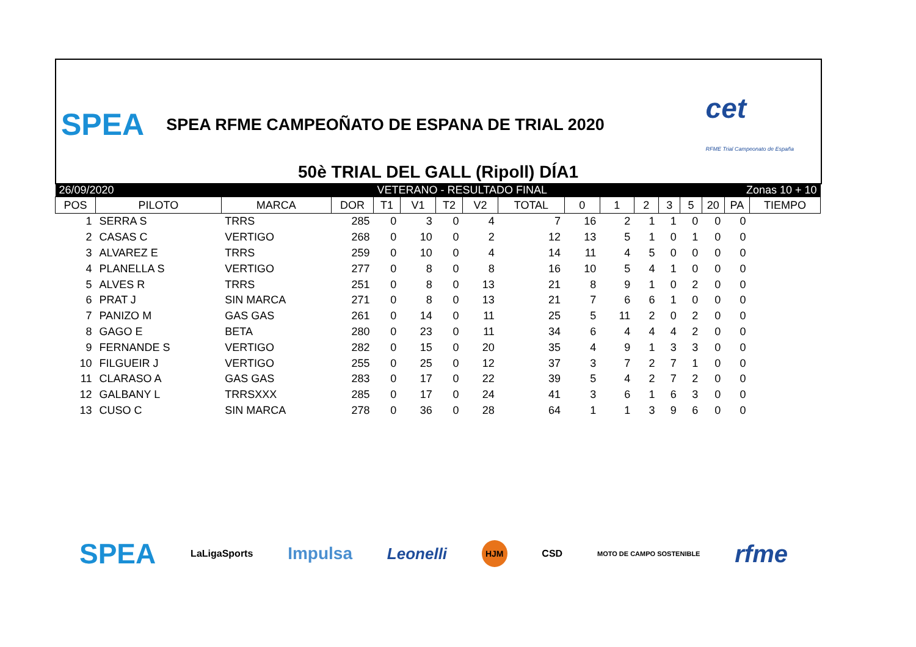SPEA SPEA RFME CAMPEOÑATO DE ESPANA DE TRIAL 2020 cet
RFME Trial Campeonato de España
50è TRIAL DEL GALL (Ripoll) DÍA1
| 26/09/2020 | | | | VETERANO - RESULTADO FINAL | | | | | | | | Zonas 10 + 10 | | | | |
| POS | PILOTO | MARCA | DOR | T1 | V1 | T2 | V2 | TOTAL | 0 | 1 | 2 | 3 | 5 | 20 | PA | TIEMPO |
| 1 | SERRA S | TRRS | 285 | 0 | 3 | 0 | 4 | 7 | 16 | 2 | 1 | 1 | 0 | 0 | 0 | |
| 2 | CASAS C | VERTIGO | 268 | 0 | 10 | 0 | 2 | 12 | 13 | 5 | 1 | 0 | 1 | 0 | 0 | |
| 3 | ALVAREZ E | TRRS | 259 | 0 | 10 | 0 | 4 | 14 | 11 | 4 | 5 | 0 | 0 | 0 | 0 | |
| 4 | PLANELLA S | VERTIGO | 277 | 0 | 8 | 0 | 8 | 16 | 10 | 5 | 4 | 1 | 0 | 0 | 0 | |
| 5 | ALVES R | TRRS | 251 | 0 | 8 | 0 | 13 | 21 | 8 | 9 | 1 | 0 | 2 | 0 | 0 | |
| 6 | PRAT J | SIN MARCA | 271 | 0 | 8 | 0 | 13 | 21 | 7 | 6 | 6 | 1 | 0 | 0 | 0 | |
| 7 | PANIZO M | GAS GAS | 261 | 0 | 14 | 0 | 11 | 25 | 5 | 11 | 2 | 0 | 2 | 0 | 0 | |
| 8 | GAGO E | BETA | 280 | 0 | 23 | 0 | 11 | 34 | 6 | 4 | 4 | 4 | 2 | 0 | 0 | |
| 9 | FERNANDE S | VERTIGO | 282 | 0 | 15 | 0 | 20 | 35 | 4 | 9 | 1 | 3 | 3 | 0 | 0 | |
| 10 | FILGUEIR J | VERTIGO | 255 | 0 | 25 | 0 | 12 | 37 | 3 | 7 | 2 | 7 | 1 | 0 | 0 | |
| 11 | CLARASO A | GAS GAS | 283 | 0 | 17 | 0 | 22 | 39 | 5 | 4 | 2 | 7 | 2 | 0 | 0 | |
| 12 | GALBANY L | TRRSXXX | 285 | 0 | 17 | 0 | 24 | 41 | 3 | 6 | 1 | 6 | 3 | 0 | 0 | |
| 13 | CUSO C | SIN MARCA | 278 | 0 | 36 | 0 | 28 | 64 | 1 | 1 | 3 | 9 | 6 | 0 | 0 | |
SPEA LaLigaSports Impulsa Leonelli HJM CSD MOTO DE CAMPO SOSTENIBLE rfme